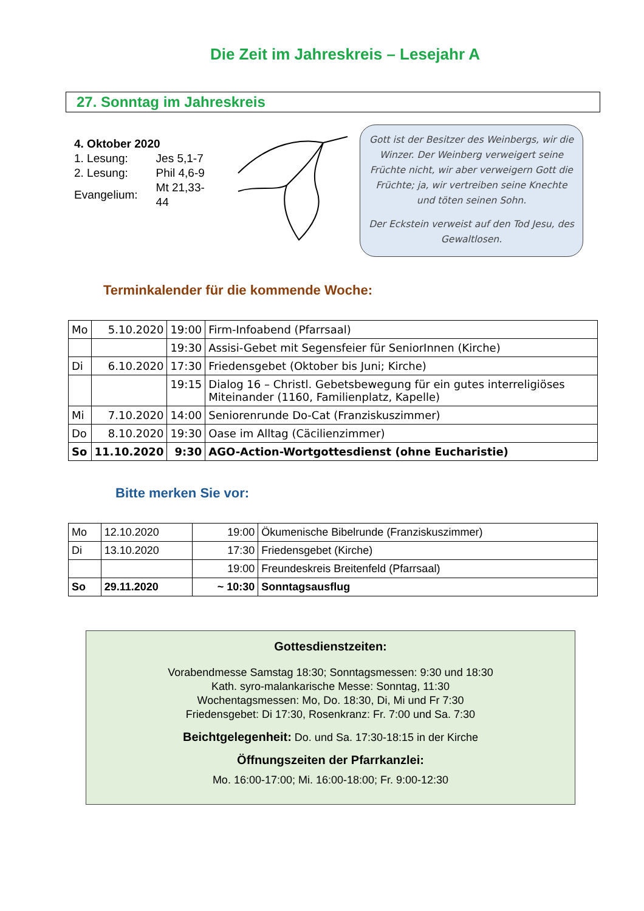Die Zeit im Jahreskreis – Lesejahr A
27. Sonntag im Jahreskreis
4. Oktober 2020
| 1. Lesung: | Jes 5,1-7 |
| 2. Lesung: | Phil 4,6-9 |
| Evangelium: | Mt 21,33-44 |
Gott ist der Besitzer des Weinbergs, wir die Winzer. Der Weinberg verweigert seine Früchte nicht, wir aber verweigern Gott die Früchte; ja, wir vertreiben seine Knechte und töten seinen Sohn.
Der Eckstein verweist auf den Tod Jesu, des Gewaltlosen.
Terminkalender für die kommende Woche:
| Mo | 5.10.2020 | 19:00 | Firm-Infoabend (Pfarrsaal) |
| | | 19:30 | Assisi-Gebet mit Segensfeier für SeniorInnen (Kirche) |
| Di | 6.10.2020 | 17:30 | Friedensgebet (Oktober bis Juni; Kirche) |
| | | 19:15 | Dialog 16 – Christl. Gebetsbewegung für ein gutes interreligiöses Miteinander (1160, Familienplatz, Kapelle) |
| Mi | 7.10.2020 | 14:00 | Seniorenrunde Do-Cat (Franziskuszimmer) |
| Do | 8.10.2020 | 19:30 | Oase im Alltag (Cäcilienzimmer) |
| So | 11.10.2020 | 9:30 | AGO-Action-Wortgottesdienst (ohne Eucharistie) |
Bitte merken Sie vor:
| Mo | 12.10.2020 | 19:00 | Ökumenische Bibelrunde (Franziskuszimmer) |
| Di | 13.10.2020 | 17:30 | Friedensgebet (Kirche) |
| | | 19:00 | Freundeskreis Breitenfeld (Pfarrsaal) |
| So | 29.11.2020 | ~ 10:30 | Sonntagsausflug |
Gottesdienstzeiten:
Vorabendmesse Samstag 18:30; Sonntagsmessen: 9:30 und 18:30
Kath. syro-malankarische Messe: Sonntag, 11:30
Wochentagsmessen: Mo, Do. 18:30, Di, Mi und Fr 7:30
Friedensgebet: Di 17:30, Rosenkranz: Fr. 7:00 und Sa. 7:30
Beichtgelegenheit: Do. und Sa. 17:30-18:15 in der Kirche
Öffnungszeiten der Pfarrkanzlei:
Mo. 16:00-17:00; Mi. 16:00-18:00; Fr. 9:00-12:30